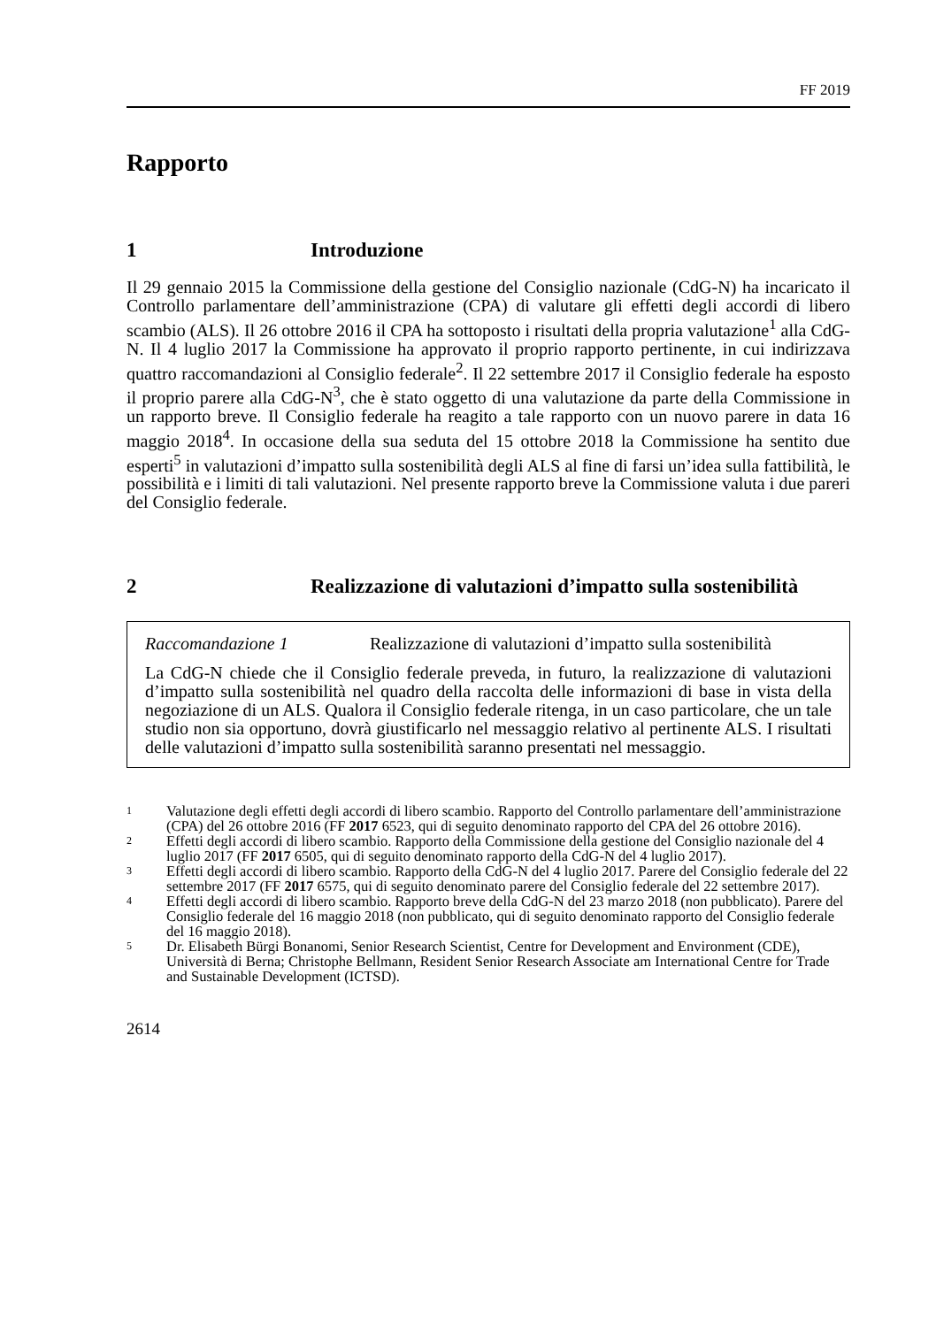FF 2019
Rapporto
1 Introduzione
Il 29 gennaio 2015 la Commissione della gestione del Consiglio nazionale (CdG-N) ha incaricato il Controllo parlamentare dell’amministrazione (CPA) di valutare gli effetti degli accordi di libero scambio (ALS). Il 26 ottobre 2016 il CPA ha sottoposto i risultati della propria valutazione<sup>1</sup> alla CdG-N. Il 4 luglio 2017 la Commissione ha approvato il proprio rapporto pertinente, in cui indirizzava quattro raccomandazioni al Consiglio federale<sup>2</sup>. Il 22 settembre 2017 il Consiglio federale ha esposto il proprio parere alla CdG-N<sup>3</sup>, che è stato oggetto di una valutazione da parte della Commissione in un rapporto breve. Il Consiglio federale ha reagito a tale rapporto con un nuovo parere in data 16 maggio 2018<sup>4</sup>. In occasione della sua seduta del 15 ottobre 2018 la Commissione ha sentito due esperti<sup>5</sup> in valutazioni d’impatto sulla sostenibilità degli ALS al fine di farsi un’idea sulla fattibilità, le possibilità e i limiti di tali valutazioni. Nel presente rapporto breve la Commissione valuta i due pareri del Consiglio federale.
2 Realizzazione di valutazioni d’impatto sulla sostenibilità
Raccomandazione 1 Realizzazione di valutazioni d’impatto sulla sostenibilità
La CdG-N chiede che il Consiglio federale preveda, in futuro, la realizzazione di valutazioni d’impatto sulla sostenibilità nel quadro della raccolta delle informazioni di base in vista della negoziazione di un ALS. Qualora il Consiglio federale ritenga, in un caso particolare, che un tale studio non sia opportuno, dovrà giustificarlo nel messaggio relativo al pertinente ALS. I risultati delle valutazioni d’impatto sulla sostenibilità saranno presentati nel messaggio.
<sup>1</sup> Valutazione degli effetti degli accordi di libero scambio. Rapporto del Controllo parlamentare dell’amministrazione (CPA) del 26 ottobre 2016 (FF 2017 6523, qui di seguito denominato rapporto del CPA del 26 ottobre 2016).
<sup>2</sup> Effetti degli accordi di libero scambio. Rapporto della Commissione della gestione del Consiglio nazionale del 4 luglio 2017 (FF 2017 6505, qui di seguito denominato rapporto della CdG-N del 4 luglio 2017).
<sup>3</sup> Effetti degli accordi di libero scambio. Rapporto della CdG-N del 4 luglio 2017. Parere del Consiglio federale del 22 settembre 2017 (FF 2017 6575, qui di seguito denominato parere del Consiglio federale del 22 settembre 2017).
<sup>4</sup> Effetti degli accordi di libero scambio. Rapporto breve della CdG-N del 23 marzo 2018 (non pubblicato). Parere del Consiglio federale del 16 maggio 2018 (non pubblicato, qui di seguito denominato rapporto del Consiglio federale del 16 maggio 2018).
<sup>5</sup> Dr. Elisabeth Bürgi Bonanomi, Senior Research Scientist, Centre for Development and Environment (CDE), Università di Berna; Christophe Bellmann, Resident Senior Research Associate am International Centre for Trade and Sustainable Development (ICTSD).
2614